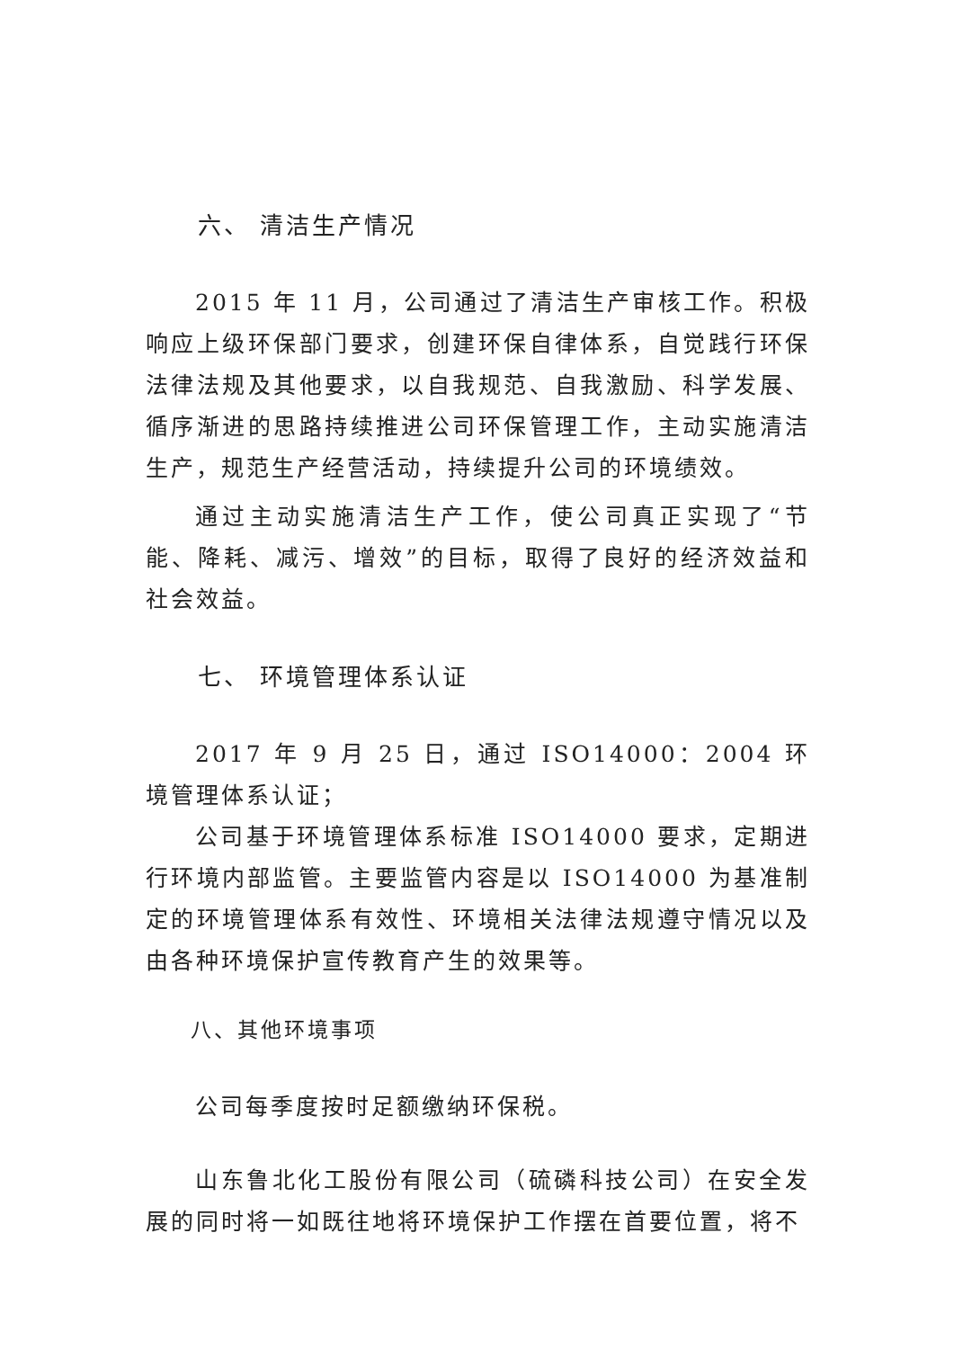六、 清洁生产情况
2015 年 11 月，公司通过了清洁生产审核工作。积极响应上级环保部门要求，创建环保自律体系，自觉践行环保法律法规及其他要求，以自我规范、自我激励、科学发展、循序渐进的思路持续推进公司环保管理工作，主动实施清洁生产，规范生产经营活动，持续提升公司的环境绩效。
通过主动实施清洁生产工作，使公司真正实现了“节能、降耗、减污、增效”的目标，取得了良好的经济效益和社会效益。
七、 环境管理体系认证
2017 年 9 月 25 日，通过 ISO14000：2004 环境管理体系认证；
公司基于环境管理体系标准 ISO14000 要求，定期进行环境内部监管。主要监管内容是以 ISO14000 为基准制定的环境管理体系有效性、环境相关法律法规遵守情况以及由各种环境保护宣传教育产生的效果等。
八、其他环境事项
公司每季度按时足额缴纳环保税。
山东鲁北化工股份有限公司（硫磷科技公司）在安全发展的同时将一如既往地将环境保护工作摆在首要位置，将不